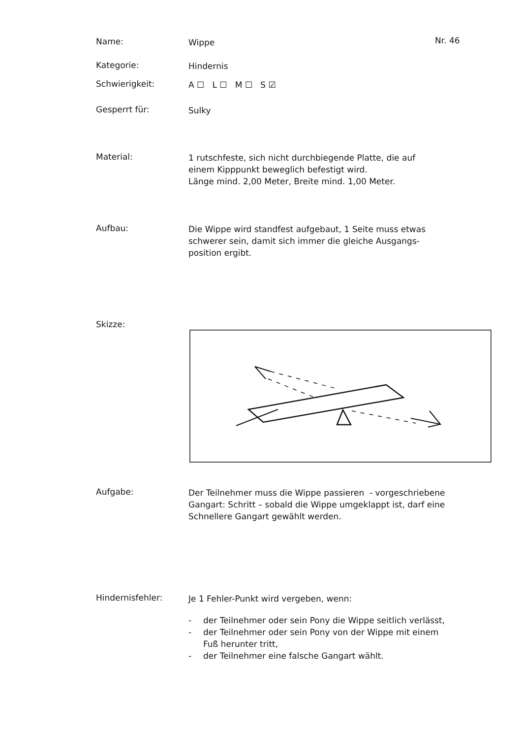Name:
Wippe
Nr. 46
Kategorie:
Hindernis
Schwierigkeit:
A ☐ L ☐ M ☐ S ☑
Gesperrt für:
Sulky
Material:
1 rutschfeste, sich nicht durchbiegende Platte, die auf
einem Kipppunkt beweglich befestigt wird.
Länge mind. 2,00 Meter, Breite mind. 1,00 Meter.
Aufbau:
Die Wippe wird standfest aufgebaut, 1 Seite muss etwas
schwerer sein, damit sich immer die gleiche Ausgangs-
position ergibt.
Skizze:
Aufgabe:
Der Teilnehmer muss die Wippe passieren - vorgeschriebene
Gangart: Schritt – sobald die Wippe umgeklappt ist, darf eine
Schnellere Gangart gewählt werden.
Hindernisfehler:
Je 1 Fehler-Punkt wird vergeben, wenn:
- der Teilnehmer oder sein Pony die Wippe seitlich verlässt,
- der Teilnehmer oder sein Pony von der Wippe mit einem
Fuß herunter tritt,
- der Teilnehmer eine falsche Gangart wählt.